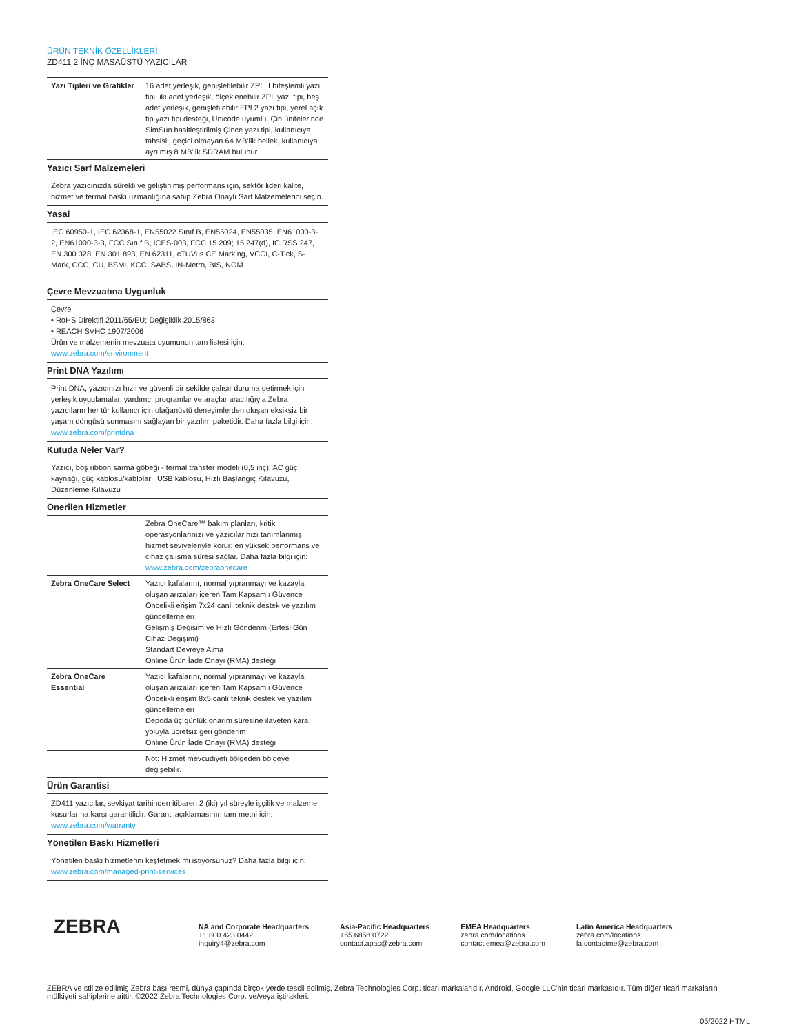ÜRÜN TEKNİK ÖZELLİKLERİ
ZD411 2 İNÇ MASAÜSTÜ YAZICILAR
| Yazı Tipleri ve Grafikler | 16 adet yerleşik, genişletilebilir ZPL II biteşlemli yazı tipi, iki adet yerleşik, ölçeklenebilir ZPL yazı tipi, beş adet yerleşik, genişletilebilir EPL2 yazı tipi, yerel açık tip yazı tipi desteği, Unicode uyumlu. Çin ünitelerinde SimSun basitleştirilmiş Çince yazı tipi, kullanıcıya tahsisli, geçici olmayan 64 MB'lik bellek, kullanıcıya ayrılmış 8 MB'lik SDRAM bulunur |
Yazıcı Sarf Malzemeleri
Zebra yazıcınızda sürekli ve geliştirilmiş performans için, sektör lideri kalite, hizmet ve termal baskı uzmanlığına sahip Zebra Onaylı Sarf Malzemelerini seçin.
Yasal
IEC 60950-1, IEC 62368-1, EN55022 Sınıf B, EN55024, EN55035, EN61000-3-2, EN61000-3-3, FCC Sınıf B, ICES-003, FCC 15.209; 15.247(d), IC RSS 247, EN 300 328, EN 301 893, EN 62311, cTUVus CE Marking, VCCI, C-Tick, S-Mark, CCC, CU, BSMI, KCC, SABS, IN-Metro, BIS, NOM
Çevre Mevzuatına Uygunluk
Çevre
• RoHS Direktifi 2011/65/EU; Değişiklik 2015/863
• REACH SVHC 1907/2006
Ürün ve malzemenin mevzuata uyumunun tam listesi için:
www.zebra.com/environment
Print DNA Yazılımı
Print DNA, yazıcınızı hızlı ve güvenli bir şekilde çalışır duruma getirmek için yerleşik uygulamalar, yardımcı programlar ve araçlar aracılığıyla Zebra yazıcıların her tür kullanıcı için olağanüstü deneyimlerden oluşan eksiksiz bir yaşam döngüsü sunmasını sağlayan bir yazılım paketidir. Daha fazla bilgi için:
www.zebra.com/printdna
Kutuda Neler Var?
Yazıcı, boş ribbon sarma göbeği - termal transfer modeli (0,5 inç), AC güç kaynağı, güç kablosu/kabloları, USB kablosu, Hızlı Başlangıç Kılavuzu, Düzenleme Kılavuzu
Önerilen Hizmetler
| | Zebra OneCare™ bakım planları, kritik operasyonlarınızı ve yazıcılarınızı tanımlanmış hizmet seviyeleriyle korur; en yüksek performans ve cihaz çalışma süresi sağlar. Daha fazla bilgi için: www.zebra.com/zebraonecare |
| Zebra OneCare Select | Yazıcı kafalarını, normal yıpranmayı ve kazayla oluşan arızaları içeren Tam Kapsamlı Güvence Öncelikli erişim 7x24 canlı teknik destek ve yazılım güncellemeleri Gelişmiş Değişim ve Hızlı Gönderim (Ertesi Gün Cihaz Değişimi) Standart Devreye Alma Online Ürün İade Onayı (RMA) desteği |
| Zebra OneCare Essential | Yazıcı kafalarını, normal yıpranmayı ve kazayla oluşan arızaları içeren Tam Kapsamlı Güvence Öncelikli erişim 8x5 canlı teknik destek ve yazılım güncellemeleri Depoda üç günlük onarım süresine ilaveten kara yoluyla ücretsiz geri gönderim Online Ürün İade Onayı (RMA) desteği |
| | Not: Hizmet mevcudiyeti bölgeden bölgeye değişebilir. |
Ürün Garantisi
ZD411 yazıcılar, sevkiyat tarihinden itibaren 2 (iki) yıl süreyle işçilik ve malzeme kusurlarına karşı garantilidir. Garanti açıklamasının tam metni için:
www.zebra.com/warranty
Yönetilen Baskı Hizmetleri
Yönetilen baskı hizmetlerini keşfetmek mi istiyorsunuz? Daha fazla bilgi için:
www.zebra.com/managed-print-services
ZEBRA
NA and Corporate Headquarters
+1 800 423 0442
inquiry4@zebra.com
Asia-Pacific Headquarters
+65 6858 0722
contact.apac@zebra.com
EMEA Headquarters
zebra.com/locations
contact.emea@zebra.com
Latin America Headquarters
zebra.com/locations
la.contactme@zebra.com
ZEBRA ve stilize edilmiş Zebra başı resmi, dünya çapında birçok yerde tescil edilmiş, Zebra Technologies Corp. ticari markalarıdır. Android, Google LLC'nin ticari markasıdır. Tüm diğer ticari markaların mülkiyeti sahiplerine aittir. ©2022 Zebra Technologies Corp. ve/veya iştirakleri.
05/2022 HTML